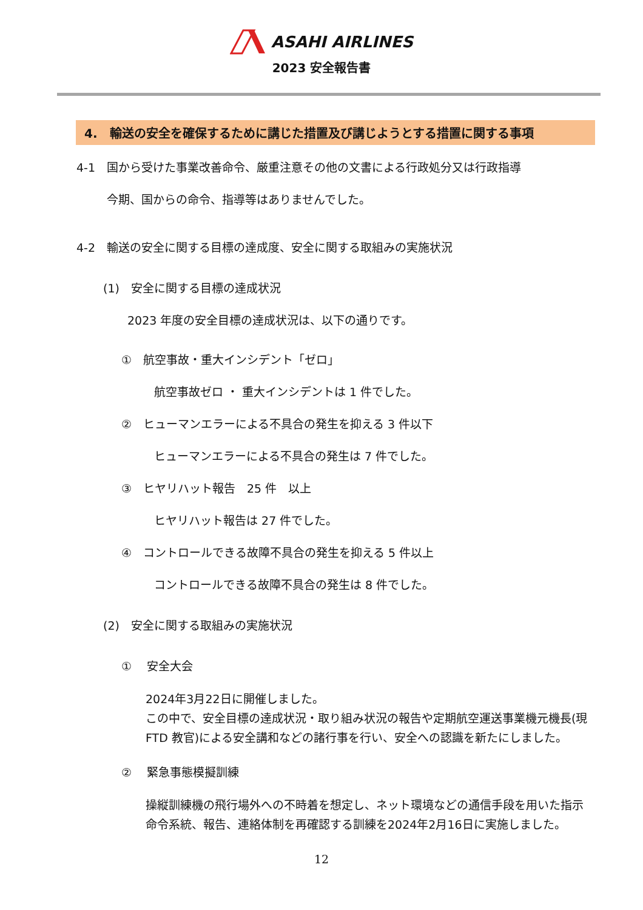ASAHI AIRLINES
2023 安全報告書
4.　輸送の安全を確保するために講じた措置及び講じようとする措置に関する事項
4-1　国から受けた事業改善命令、厳重注意その他の文書による行政処分又は行政指導
今期、国からの命令、指導等はありませんでした。
4-2　輸送の安全に関する目標の達成度、安全に関する取組みの実施状況
(1)　安全に関する目標の達成状況
2023 年度の安全目標の達成状況は、以下の通りです。
①　航空事故・重大インシデント「ゼロ」
航空事故ゼロ ・ 重大インシデントは 1 件でした。
②　ヒューマンエラーによる不具合の発生を抑える 3 件以下
ヒューマンエラーによる不具合の発生は 7 件でした。
③　ヒヤリハット報告　25 件　以上
ヒヤリハット報告は 27 件でした。
④　コントロールできる故障不具合の発生を抑える 5 件以上
コントロールできる故障不具合の発生は 8 件でした。
(2)　安全に関する取組みの実施状況
①　 安全大会
2024年3月22日に開催しました。
この中で、安全目標の達成状況・取り組み状況の報告や定期航空運送事業機元機長(現 FTD 教官)による安全講和などの諸行事を行い、安全への認識を新たにしました。
②　 緊急事態模擬訓練
操縦訓練機の飛行場外への不時着を想定し、ネット環境などの通信手段を用いた指示命令系統、報告、連絡体制を再確認する訓練を2024年2月16日に実施しました。
12